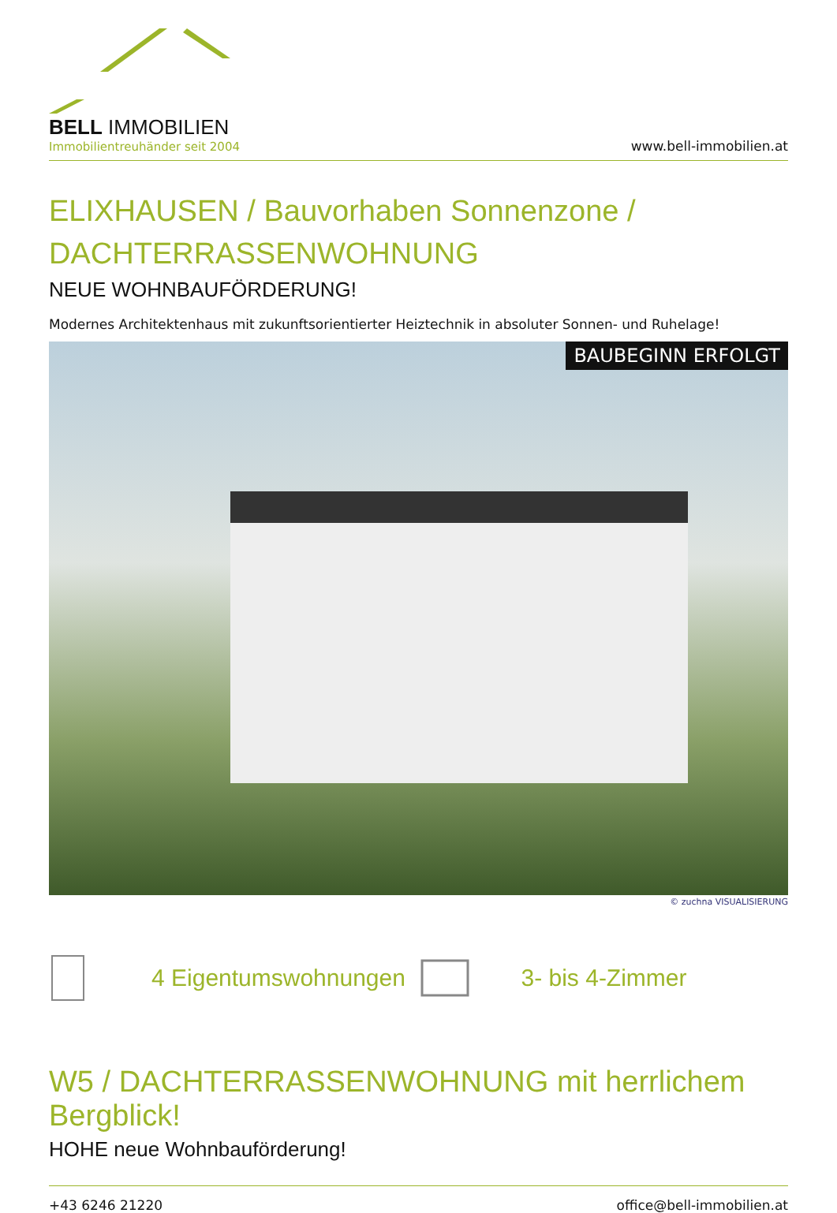BELL IMMOBILIEN
Immobilientreuhänder seit 2004
www.bell-immobilien.at
ELIXHAUSEN / Bauvorhaben Sonnenzone /
DACHTERRASSENWOHNUNG
NEUE WOHNBAUFÖRDERUNG!
Modernes Architektenhaus mit zukunftsorientierter Heiztechnik in absoluter Sonnen- und Ruhelage!
BAUBEGINN ERFOLGT
© zuchna VISUALISIERUNG
4 Eigentumswohnungen 3- bis 4-Zimmer
W5 / DACHTERRASSENWOHNUNG mit herrlichem Bergblick!
HOHE neue Wohnbauförderung!
+43 6246 21220 office@bell-immobilien.at